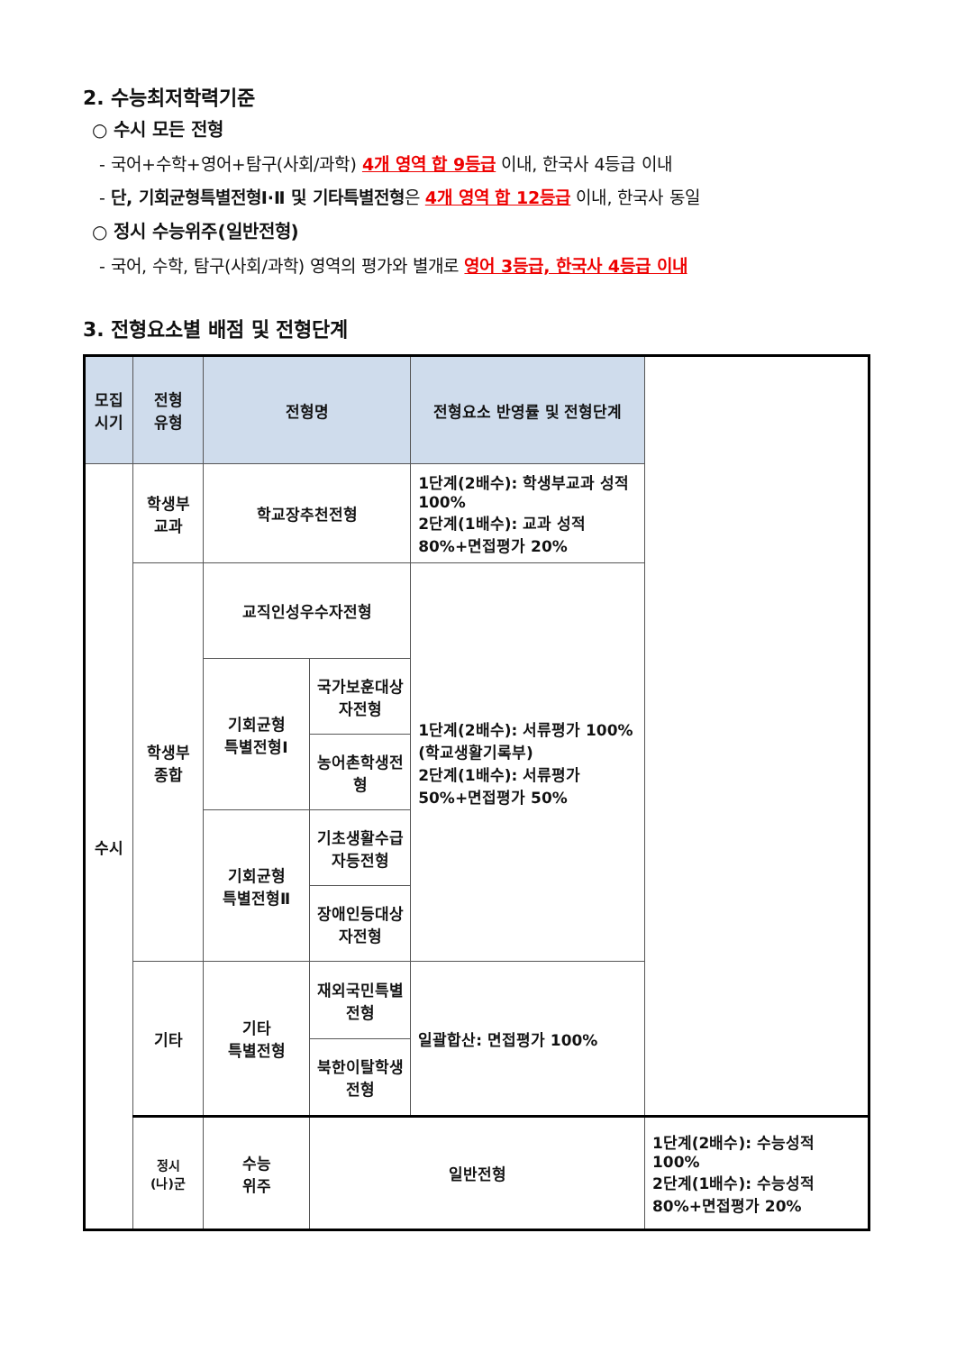2. 수능최저학력기준
○ 수시 모든 전형
- 국어+수학+영어+탐구(사회/과학) 4개 영역 합 9등급 이내, 한국사 4등급 이내
- 단, 기회균형특별전형Ⅰ·Ⅱ 및 기타특별전형은 4개 영역 합 12등급 이내, 한국사 동일
○ 정시 수능위주(일반전형)
- 국어, 수학, 탐구(사회/과학) 영역의 평가와 별개로 영어 3등급, 한국사 4등급 이내
3. 전형요소별 배점 및 전형단계
| 모집 시기 | 전형 유형 | 전형명 | | 전형요소 반영률 및 전형단계 | |
| --- | --- | --- | --- | --- | --- |
| 수시 | 학생부 교과 | 학교장추천전형 | | 1단계(2배수): 학생부교과 성적 100% 2단계(1배수): 교과 성적 80%+면접평가 20% | |
| | 학생부 종합 | 교직인성우수자전형 | | 1단계(2배수): 서류평가 100% (학교생활기록부) 2단계(1배수): 서류평가 50%+면접평가 50% | |
| | | 기회균형 특별전형Ⅰ | 국가보훈대상자전형 | | |
| | | | 농어촌학생전형 | | |
| | | 기회균형 특별전형Ⅱ | 기초생활수급자등전형 | | |
| | | | 장애인등대상자전형 | | |
| | 기타 | 기타 특별전형 | 재외국민특별전형 | 일괄합산: 면접평가 100% | |
| | | | 북한이탈학생전형 | | |
| | 정시 (나)군 | 수능 위주 | 일반전형 | | 1단계(2배수): 수능성적 100% 2단계(1배수): 수능성적 80%+면접평가 20% |